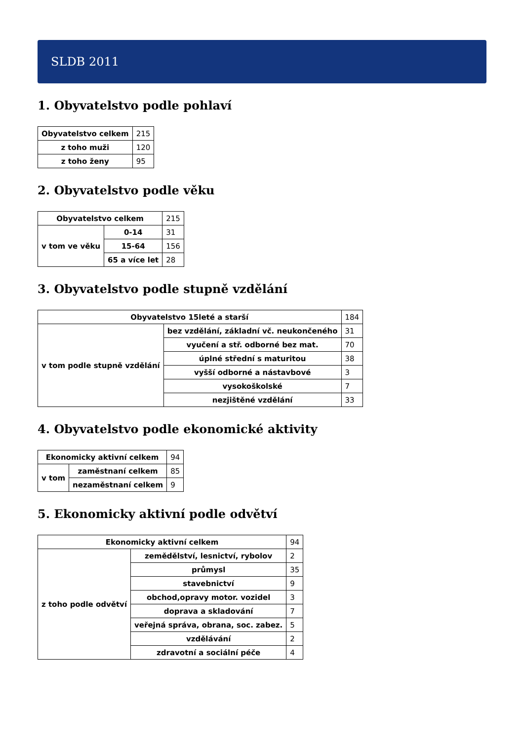SLDB 2011
1. Obyvatelstvo podle pohlaví
| Obyvatelstvo celkem | 215 |
| z toho muži | 120 |
| z toho ženy | 95 |
2. Obyvatelstvo podle věku
| Obyvatelstvo celkem | | 215 |
| v tom ve věku | 0-14 | 31 |
| | 15-64 | 156 |
| | 65 a více let | 28 |
3. Obyvatelstvo podle stupně vzdělání
| Obyvatelstvo 15leté a starší | | 184 |
| v tom podle stupně vzdělání | bez vzdělání, základní vč. neukončeného | 31 |
| | vyučení a stř. odborné bez mat. | 70 |
| | úplné střední s maturitou | 38 |
| | vyšší odborné a nástavbové | 3 |
| | vysokoškolské | 7 |
| | nezjištěné vzdělání | 33 |
4. Obyvatelstvo podle ekonomické aktivity
| Ekonomicky aktivní celkem | | 94 |
| v tom | zaměstnaní celkem | 85 |
| | nezaměstnaní celkem | 9 |
5. Ekonomicky aktivní podle odvětví
| Ekonomicky aktivní celkem | | 94 |
| z toho podle odvětví | zemědělství, lesnictví, rybolov | 2 |
| | průmysl | 35 |
| | stavebnictví | 9 |
| | obchod,opravy motor. vozidel | 3 |
| | doprava a skladování | 7 |
| | veřejná správa, obrana, soc. zabez. | 5 |
| | vzdělávání | 2 |
| | zdravotní a sociální péče | 4 |